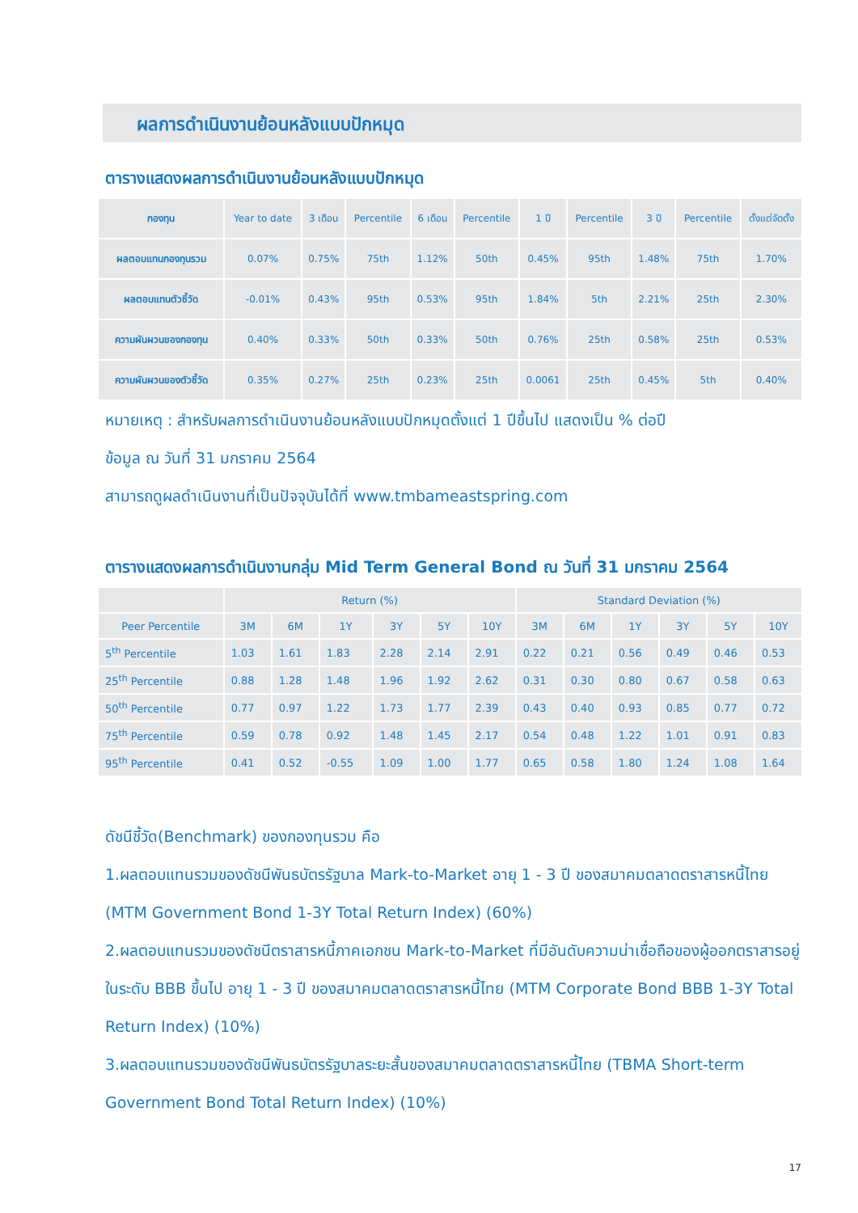ผลการดำเนินงานย้อนหลังแบบปักหมุด
ตารางแสดงผลการดำเนินงานย้อนหลังแบบปักหมุด
| กองทุน | Year to date | 3 เดือน | Percentile | 6 เดือน | Percentile | 1 ปี | Percentile | 3 ปี | Percentile | ตั้งแต่จัดตั้ง |
| --- | --- | --- | --- | --- | --- | --- | --- | --- | --- | --- |
| ผลตอบแทนกองทุนรวม | 0.07% | 0.75% | 75th | 1.12% | 50th | 0.45% | 95th | 1.48% | 75th | 1.70% |
| ผลตอบแทนตัวชี้วัด | -0.01% | 0.43% | 95th | 0.53% | 95th | 1.84% | 5th | 2.21% | 25th | 2.30% |
| ความผันผวนของกองทุน | 0.40% | 0.33% | 50th | 0.33% | 50th | 0.76% | 25th | 0.58% | 25th | 0.53% |
| ความผันผวนของตัวชี้วัด | 0.35% | 0.27% | 25th | 0.23% | 25th | 0.0061 | 25th | 0.45% | 5th | 0.40% |
หมายเหตุ : สำหรับผลการดำเนินงานย้อนหลังแบบปักหมุดตั้งแต่ 1 ปีขึ้นไป แสดงเป็น % ต่อปี
ข้อมูล ณ วันที่ 31 มกราคม 2564
สามารถดูผลดำเนินงานที่เป็นปัจจุบันได้ที่ www.tmbameastspring.com
ตารางแสดงผลการดำเนินงานกลุ่ม Mid Term General Bond ณ วันที่ 31 มกราคม 2564
| | Return (%) | | | | | | Standard Deviation (%) | | | | | |
| --- | --- | --- | --- | --- | --- | --- | --- | --- | --- | --- | --- | --- |
| Peer Percentile | 3M | 6M | 1Y | 3Y | 5Y | 10Y | 3M | 6M | 1Y | 3Y | 5Y | 10Y |
| 5<sup>th</sup> Percentile | 1.03 | 1.61 | 1.83 | 2.28 | 2.14 | 2.91 | 0.22 | 0.21 | 0.56 | 0.49 | 0.46 | 0.53 |
| 25<sup>th</sup> Percentile | 0.88 | 1.28 | 1.48 | 1.96 | 1.92 | 2.62 | 0.31 | 0.30 | 0.80 | 0.67 | 0.58 | 0.63 |
| 50<sup>th</sup> Percentile | 0.77 | 0.97 | 1.22 | 1.73 | 1.77 | 2.39 | 0.43 | 0.40 | 0.93 | 0.85 | 0.77 | 0.72 |
| 75<sup>th</sup> Percentile | 0.59 | 0.78 | 0.92 | 1.48 | 1.45 | 2.17 | 0.54 | 0.48 | 1.22 | 1.01 | 0.91 | 0.83 |
| 95<sup>th</sup> Percentile | 0.41 | 0.52 | -0.55 | 1.09 | 1.00 | 1.77 | 0.65 | 0.58 | 1.80 | 1.24 | 1.08 | 1.64 |
ดัชนีชี้วัด(Benchmark) ของกองทุนรวม คือ
1.ผลตอบแทนรวมของดัชนีพันธบัตรรัฐบาล Mark-to-Market อายุ 1 - 3 ปี ของสมาคมตลาดตราสารหนี้ไทย (MTM Government Bond 1-3Y Total Return Index) (60%)
2.ผลตอบแทนรวมของดัชนีตราสารหนี้ภาคเอกชน Mark-to-Market ที่มีอันดับความน่าเชื่อถือของผู้ออกตราสารอยู่ในระดับ BBB ขึ้นไป อายุ 1 - 3 ปี ของสมาคมตลาดตราสารหนี้ไทย (MTM Corporate Bond BBB 1-3Y Total Return Index) (10%)
3.ผลตอบแทนรวมของดัชนีพันธบัตรรัฐบาลระยะสั้นของสมาคมตลาดตราสารหนี้ไทย (TBMA Short-term Government Bond Total Return Index) (10%)
17